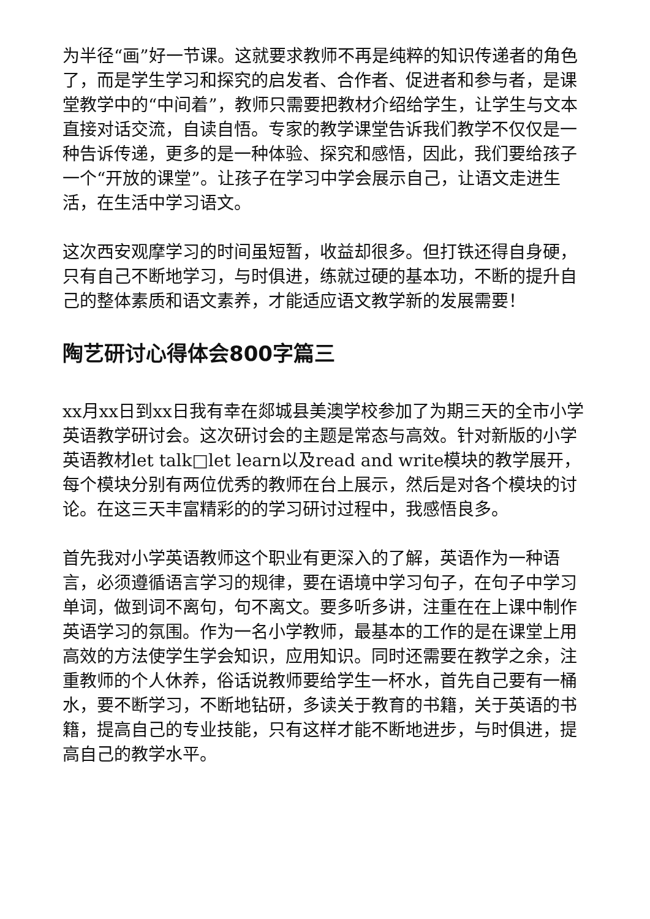为半径“画”好一节课。这就要求教师不再是纯粹的知识传递者的角色了，而是学生学习和探究的启发者、合作者、促进者和参与者，是课堂教学中的“中间着”，教师只需要把教材介绍给学生，让学生与文本直接对话交流，自读自悟。专家的教学课堂告诉我们教学不仅仅是一种告诉传递，更多的是一种体验、探究和感悟，因此，我们要给孩子一个“开放的课堂”。让孩子在学习中学会展示自己，让语文走进生活，在生活中学习语文。
这次西安观摩学习的时间虽短暂，收益却很多。但打铁还得自身硬，只有自己不断地学习，与时俱进，练就过硬的基本功，不断的提升自己的整体素质和语文素养，才能适应语文教学新的发展需要！
陶艺研讨心得体会800字篇三
xx月xx日到xx日我有幸在郯城县美澳学校参加了为期三天的全市小学英语教学研讨会。这次研讨会的主题是常态与高效。针对新版的小学英语教材let talk□let learn以及read and write模块的教学展开，每个模块分别有两位优秀的教师在台上展示，然后是对各个模块的讨论。在这三天丰富精彩的的学习研讨过程中，我感悟良多。
首先我对小学英语教师这个职业有更深入的了解，英语作为一种语言，必须遵循语言学习的规律，要在语境中学习句子，在句子中学习单词，做到词不离句，句不离文。要多听多讲，注重在在上课中制作英语学习的氛围。作为一名小学教师，最基本的工作的是在课堂上用高效的方法使学生学会知识，应用知识。同时还需要在教学之余，注重教师的个人休养，俗话说教师要给学生一杯水，首先自己要有一桶水，要不断学习，不断地钻研，多读关于教育的书籍，关于英语的书籍，提高自己的专业技能，只有这样才能不断地进步，与时俱进，提高自己的教学水平。